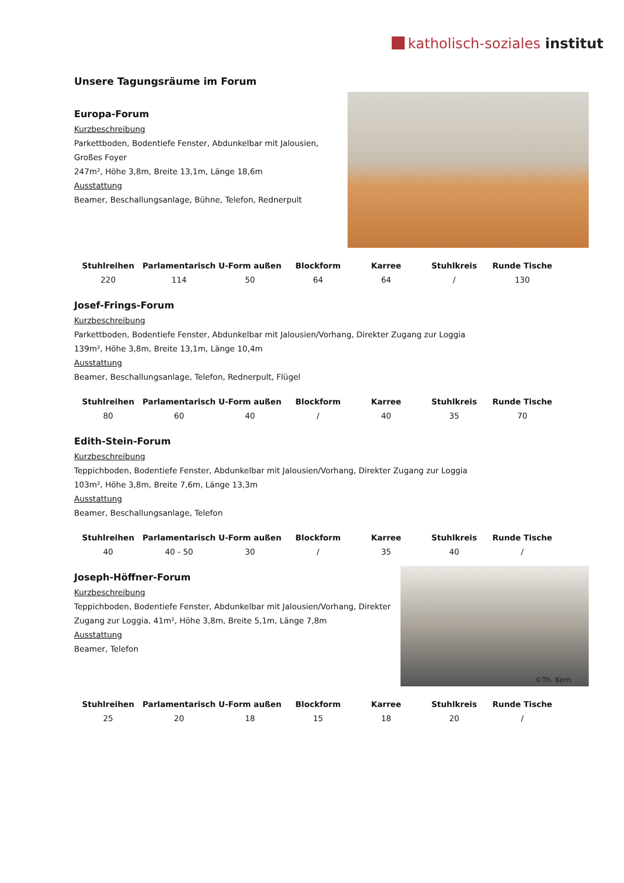katholisch-soziales institut
Unsere Tagungsräume im Forum
Europa-Forum
Kurzbeschreibung
Parkettboden, Bodentiefe Fenster, Abdunkelbar mit Jalousien,
Großes Foyer
247m², Höhe 3,8m, Breite 13,1m, Länge 18,6m
Ausstattung
Beamer, Beschallungsanlage, Bühne, Telefon, Rednerpult
| Stuhlreihen | Parlamentarisch | U-Form außen | Blockform | Karree | Stuhlkreis | Runde Tische |
| --- | --- | --- | --- | --- | --- | --- |
| 220 | 114 | 50 | 64 | 64 | / | 130 |
Josef-Frings-Forum
Kurzbeschreibung
Parkettboden, Bodentiefe Fenster, Abdunkelbar mit Jalousien/Vorhang, Direkter Zugang zur Loggia
139m², Höhe 3,8m, Breite 13,1m, Länge 10,4m
Ausstattung
Beamer, Beschallungsanlage, Telefon, Rednerpult, Flügel
| Stuhlreihen | Parlamentarisch | U-Form außen | Blockform | Karree | Stuhlkreis | Runde Tische |
| --- | --- | --- | --- | --- | --- | --- |
| 80 | 60 | 40 | / | 40 | 35 | 70 |
Edith-Stein-Forum
Kurzbeschreibung
Teppichboden, Bodentiefe Fenster, Abdunkelbar mit Jalousien/Vorhang, Direkter Zugang zur Loggia
103m², Höhe 3,8m, Breite 7,6m, Länge 13,3m
Ausstattung
Beamer, Beschallungsanlage, Telefon
| Stuhlreihen | Parlamentarisch | U-Form außen | Blockform | Karree | Stuhlkreis | Runde Tische |
| --- | --- | --- | --- | --- | --- | --- |
| 40 | 40 - 50 | 30 | / | 35 | 40 | / |
Joseph-Höffner-Forum
Kurzbeschreibung
Teppichboden, Bodentiefe Fenster, Abdunkelbar mit Jalousien/Vorhang, Direkter
Zugang zur Loggia, 41m², Höhe 3,8m, Breite 5,1m, Länge 7,8m
Ausstattung
Beamer, Telefon
©Th. Kern
| Stuhlreihen | Parlamentarisch | U-Form außen | Blockform | Karree | Stuhlkreis | Runde Tische |
| --- | --- | --- | --- | --- | --- | --- |
| 25 | 20 | 18 | 15 | 18 | 20 | / |